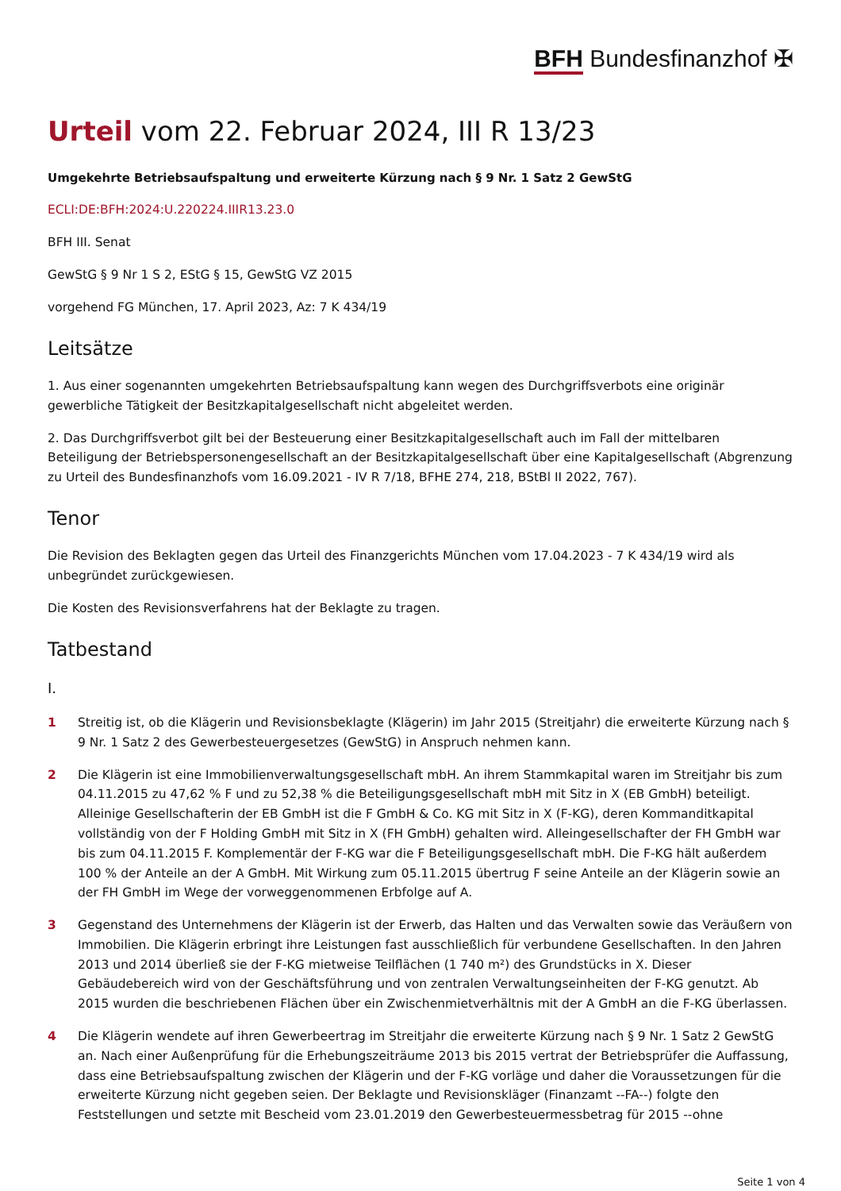BFH Bundesfinanzhof ✠
Urteil vom 22. Februar 2024, III R 13/23
Umgekehrte Betriebsaufspaltung und erweiterte Kürzung nach § 9 Nr. 1 Satz 2 GewStG
ECLI:DE:BFH:2024:U.220224.IIIR13.23.0
BFH III. Senat
GewStG § 9 Nr 1 S 2, EStG § 15, GewStG VZ 2015
vorgehend FG München, 17. April 2023, Az: 7 K 434/19
Leitsätze
1. Aus einer sogenannten umgekehrten Betriebsaufspaltung kann wegen des Durchgriffsverbots eine originär gewerbliche Tätigkeit der Besitzkapitalgesellschaft nicht abgeleitet werden.
2. Das Durchgriffsverbot gilt bei der Besteuerung einer Besitzkapitalgesellschaft auch im Fall der mittelbaren Beteiligung der Betriebspersonengesellschaft an der Besitzkapitalgesellschaft über eine Kapitalgesellschaft (Abgrenzung zu Urteil des Bundesfinanzhofs vom 16.09.2021 - IV R 7/18, BFHE 274, 218, BStBl II 2022, 767).
Tenor
Die Revision des Beklagten gegen das Urteil des Finanzgerichts München vom 17.04.2023 - 7 K 434/19 wird als unbegründet zurückgewiesen.
Die Kosten des Revisionsverfahrens hat der Beklagte zu tragen.
Tatbestand
I.
1 Streitig ist, ob die Klägerin und Revisionsbeklagte (Klägerin) im Jahr 2015 (Streitjahr) die erweiterte Kürzung nach § 9 Nr. 1 Satz 2 des Gewerbesteuergesetzes (GewStG) in Anspruch nehmen kann.
2 Die Klägerin ist eine Immobilienverwaltungsgesellschaft mbH. An ihrem Stammkapital waren im Streitjahr bis zum 04.11.2015 zu 47,62 % F und zu 52,38 % die Beteiligungsgesellschaft mbH mit Sitz in X (EB GmbH) beteiligt. Alleinige Gesellschafterin der EB GmbH ist die F GmbH & Co. KG mit Sitz in X (F-KG), deren Kommanditkapital vollständig von der F Holding GmbH mit Sitz in X (FH GmbH) gehalten wird. Alleingesellschafter der FH GmbH war bis zum 04.11.2015 F. Komplementär der F-KG war die F Beteiligungsgesellschaft mbH. Die F-KG hält außerdem 100 % der Anteile an der A GmbH. Mit Wirkung zum 05.11.2015 übertrug F seine Anteile an der Klägerin sowie an der FH GmbH im Wege der vorweggenommenen Erbfolge auf A.
3 Gegenstand des Unternehmens der Klägerin ist der Erwerb, das Halten und das Verwalten sowie das Veräußern von Immobilien. Die Klägerin erbringt ihre Leistungen fast ausschließlich für verbundene Gesellschaften. In den Jahren 2013 und 2014 überließ sie der F-KG mietweise Teilflächen (1 740 m²) des Grundstücks in X. Dieser Gebäudebereich wird von der Geschäftsführung und von zentralen Verwaltungseinheiten der F-KG genutzt. Ab 2015 wurden die beschriebenen Flächen über ein Zwischenmietverhältnis mit der A GmbH an die F-KG überlassen.
4 Die Klägerin wendete auf ihren Gewerbeertrag im Streitjahr die erweiterte Kürzung nach § 9 Nr. 1 Satz 2 GewStG an. Nach einer Außenprüfung für die Erhebungszeiträume 2013 bis 2015 vertrat der Betriebsprüfer die Auffassung, dass eine Betriebsaufspaltung zwischen der Klägerin und der F-KG vorläge und daher die Voraussetzungen für die erweiterte Kürzung nicht gegeben seien. Der Beklagte und Revisionskläger (Finanzamt --FA--) folgte den Feststellungen und setzte mit Bescheid vom 23.01.2019 den Gewerbesteuermessbetrag für 2015 --ohne
Seite 1 von 4